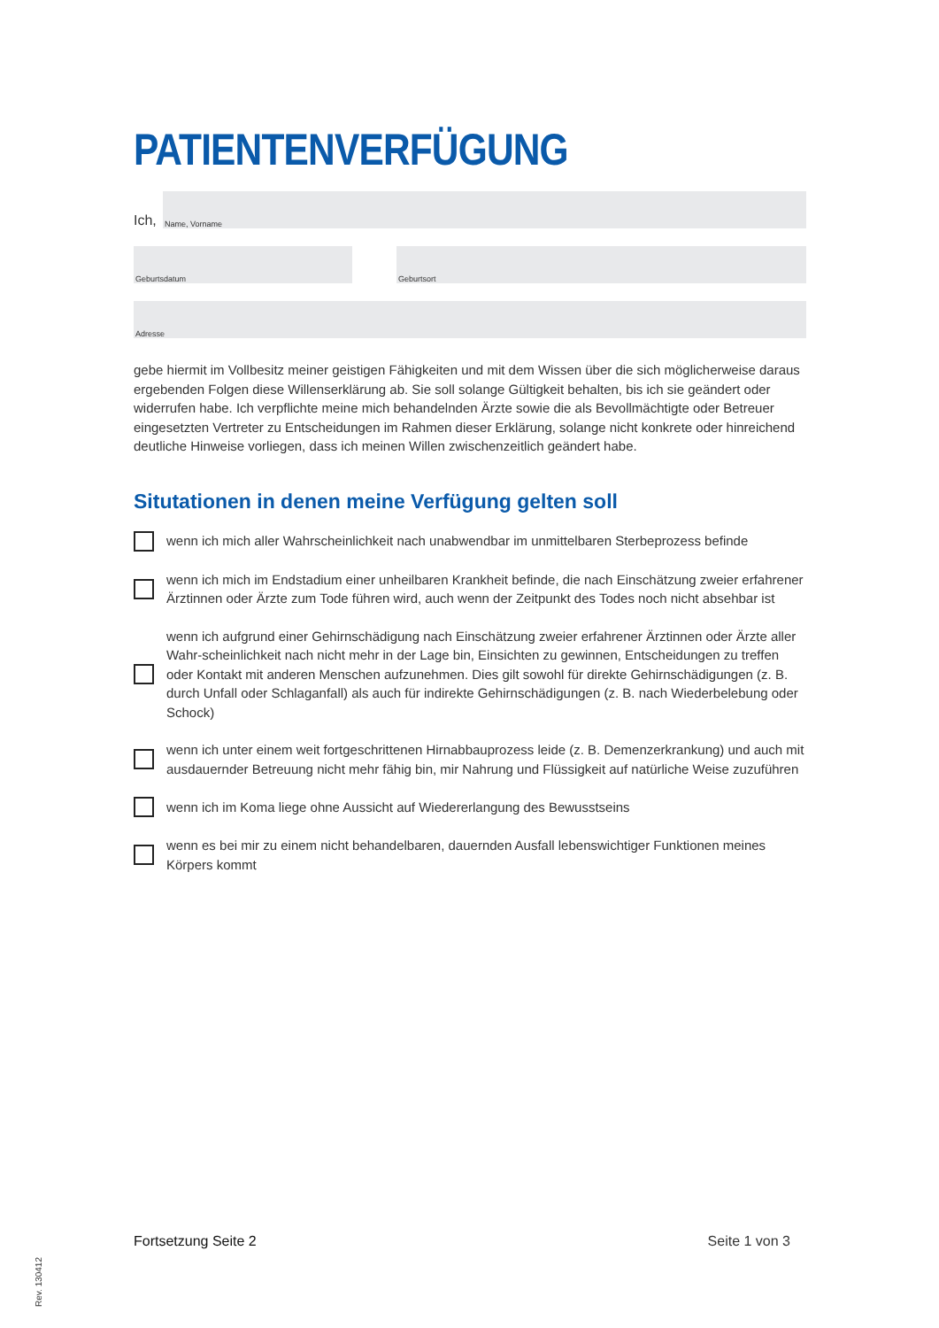PATIENTENVERFÜGUNG
Ich,
Name, Vorname
Geburtsdatum
Geburtsort
Adresse
gebe hiermit im Vollbesitz meiner geistigen Fähigkeiten und mit dem Wissen über die sich möglicherweise daraus ergebenden Folgen diese Willenserklärung ab. Sie soll solange Gültigkeit behalten, bis ich sie geändert oder widerrufen habe. Ich verpflichte meine mich behandelnden Ärzte sowie die als Bevollmächtigte oder Betreuer eingesetzten Vertreter zu Entscheidungen im Rahmen dieser Erklärung, solange nicht konkrete oder hinreichend deutliche Hinweise vorliegen, dass ich meinen Willen zwischenzeitlich geändert habe.
Situtationen in denen meine Verfügung gelten soll
wenn ich mich aller Wahrscheinlichkeit nach unabwendbar im unmittelbaren Sterbeprozess befinde
wenn ich mich im Endstadium einer unheilbaren Krankheit befinde, die nach Einschätzung zweier erfahrener Ärztinnen oder Ärzte zum Tode führen wird, auch wenn der Zeitpunkt des Todes noch nicht absehbar ist
wenn ich aufgrund einer Gehirnschädigung nach Einschätzung zweier erfahrener Ärztinnen oder Ärzte aller Wahr-scheinlichkeit nach nicht mehr in der Lage bin, Einsichten zu gewinnen, Entscheidungen zu treffen oder Kontakt mit anderen Menschen aufzunehmen. Dies gilt sowohl für direkte Gehirnschädigungen (z. B. durch Unfall oder Schlaganfall) als auch für indirekte Gehirnschädigungen (z. B. nach Wiederbelebung oder Schock)
wenn ich unter einem weit fortgeschrittenen Hirnabbauprozess leide (z. B. Demenzerkrankung) und auch mit ausdauernder Betreuung nicht mehr fähig bin, mir Nahrung und Flüssigkeit auf natürliche Weise zuzuführen
wenn ich im Koma liege ohne Aussicht auf Wiedererlangung des Bewusstseins
wenn es bei mir zu einem nicht behandelbaren, dauernden Ausfall lebenswichtiger Funktionen meines Körpers kommt
Fortsetzung Seite 2 Seite 1 von 3
Rev. 130412